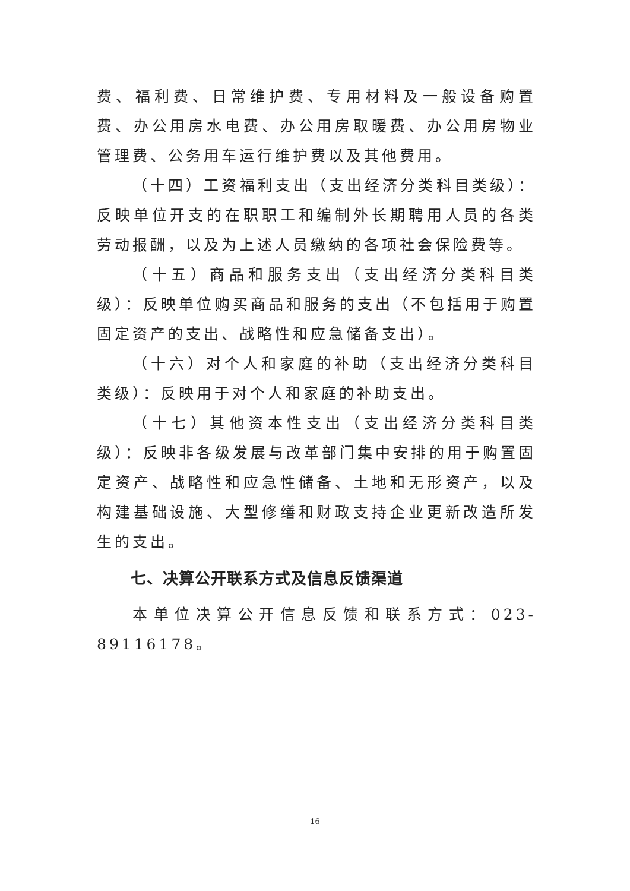费、福利费、日常维护费、专用材料及一般设备购置费、办公用房水电费、办公用房取暖费、办公用房物业管理费、公务用车运行维护费以及其他费用。
（十四）工资福利支出（支出经济分类科目类级）：反映单位开支的在职职工和编制外长期聘用人员的各类劳动报酬，以及为上述人员缴纳的各项社会保险费等。
（十五）商品和服务支出（支出经济分类科目类级）：反映单位购买商品和服务的支出（不包括用于购置固定资产的支出、战略性和应急储备支出）。
（十六）对个人和家庭的补助（支出经济分类科目类级）：反映用于对个人和家庭的补助支出。
（十七）其他资本性支出（支出经济分类科目类级）：反映非各级发展与改革部门集中安排的用于购置固定资产、战略性和应急性储备、土地和无形资产，以及构建基础设施、大型修缮和财政支持企业更新改造所发生的支出。
七、决算公开联系方式及信息反馈渠道
本单位决算公开信息反馈和联系方式：023-89116178。
16